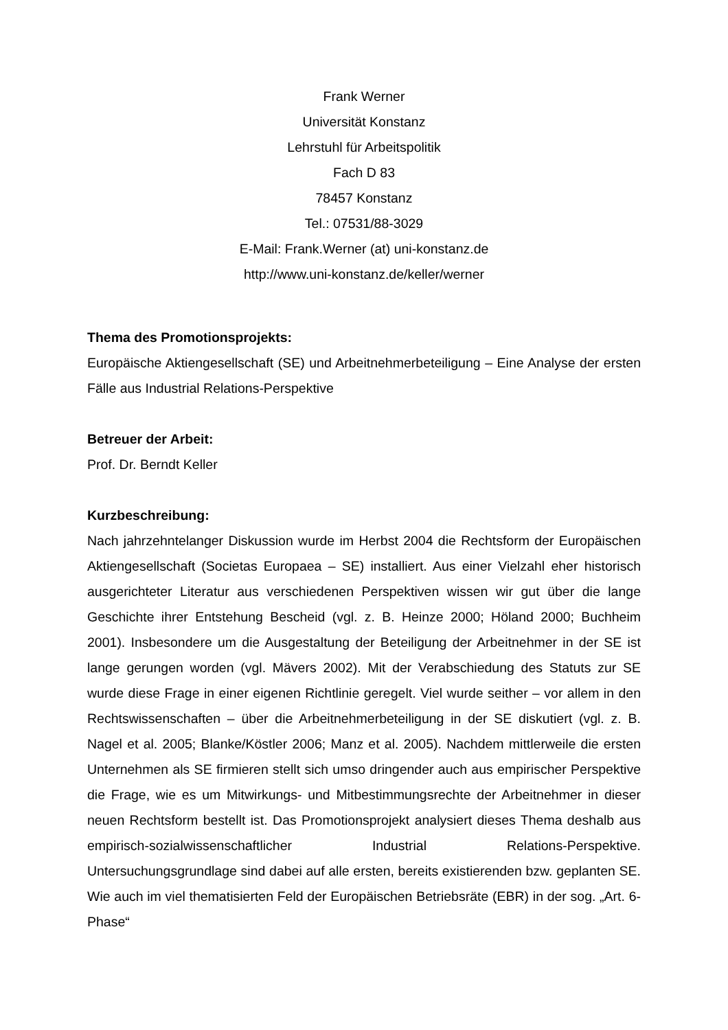Frank Werner
Universität Konstanz
Lehrstuhl für Arbeitspolitik
Fach D 83
78457 Konstanz
Tel.: 07531/88-3029
E-Mail: Frank.Werner (at) uni-konstanz.de
http://www.uni-konstanz.de/keller/werner
Thema des Promotionsprojekts:
Europäische Aktiengesellschaft (SE) und Arbeitnehmerbeteiligung – Eine Analyse der ersten Fälle aus Industrial Relations-Perspektive
Betreuer der Arbeit:
Prof. Dr. Berndt Keller
Kurzbeschreibung:
Nach jahrzehntelanger Diskussion wurde im Herbst 2004 die Rechtsform der Europäischen Aktiengesellschaft (Societas Europaea – SE) installiert. Aus einer Vielzahl eher historisch ausgerichteter Literatur aus verschiedenen Perspektiven wissen wir gut über die lange Geschichte ihrer Entstehung Bescheid (vgl. z. B. Heinze 2000; Höland 2000; Buchheim 2001). Insbesondere um die Ausgestaltung der Beteiligung der Arbeitnehmer in der SE ist lange gerungen worden (vgl. Mävers 2002). Mit der Verabschiedung des Statuts zur SE wurde diese Frage in einer eigenen Richtlinie geregelt. Viel wurde seither – vor allem in den Rechtswissenschaften – über die Arbeitnehmerbeteiligung in der SE diskutiert (vgl. z. B. Nagel et al. 2005; Blanke/Köstler 2006; Manz et al. 2005). Nachdem mittlerweile die ersten Unternehmen als SE firmieren stellt sich umso dringender auch aus empirischer Perspektive die Frage, wie es um Mitwirkungs- und Mitbestimmungsrechte der Arbeitnehmer in dieser neuen Rechtsform bestellt ist. Das Promotionsprojekt analysiert dieses Thema deshalb aus empirisch-sozialwissenschaftlicher Industrial Relations-Perspektive. Untersuchungsgrundlage sind dabei auf alle ersten, bereits existierenden bzw. geplanten SE. Wie auch im viel thematisierten Feld der Europäischen Betriebsräte (EBR) in der sog. „Art. 6-Phase“